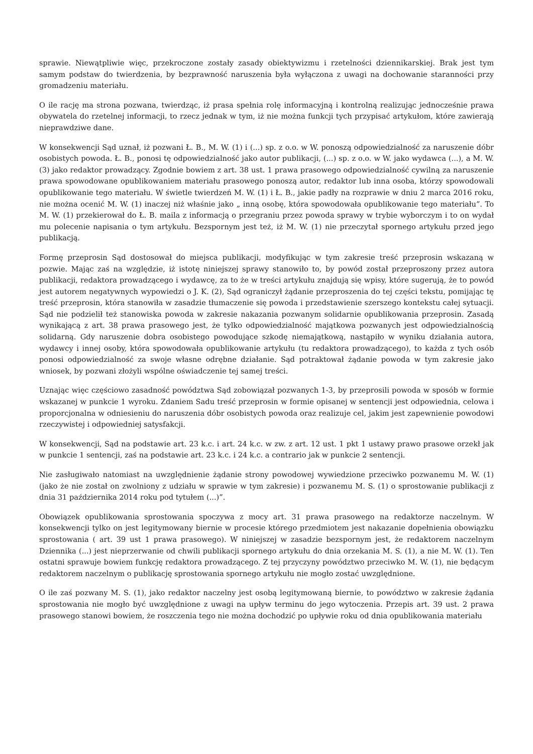sprawie. Niewątpliwie więc, przekroczone zostały zasady obiektywizmu i rzetelności dziennikarskiej. Brak jest tym samym podstaw do twierdzenia, by bezprawność naruszenia była wyłączona z uwagi na dochowanie staranności przy gromadzeniu materiału.
O ile rację ma strona pozwana, twierdząc, iż prasa spełnia rolę informacyjną i kontrolną realizując jednocześnie prawa obywatela do rzetelnej informacji, to rzecz jednak w tym, iż nie można funkcji tych przypisać artykułom, które zawierają nieprawdziwe dane.
W konsekwencji Sąd uznał, iż pozwani Ł. B., M. W. (1) i (...) sp. z o.o. w W. ponoszą odpowiedzialność za naruszenie dóbr osobistych powoda. Ł. B., ponosi tę odpowiedzialność jako autor publikacji, (...) sp. z o.o. w W. jako wydawca (...), a M. W. (3) jako redaktor prowadzący. Zgodnie bowiem z art. 38 ust. 1 prawa prasowego odpowiedzialność cywilną za naruszenie prawa spowodowane opublikowaniem materiału prasowego ponoszą autor, redaktor lub inna osoba, którzy spowodowali opublikowanie tego materiału. W świetle twierdzeń M. W. (1) i Ł. B., jakie padły na rozprawie w dniu 2 marca 2016 roku, nie można ocenić M. W. (1) inaczej niż właśnie jako „ inną osobę, która spowodowała opublikowanie tego materiału”. To M. W. (1) przekierował do Ł. B. maila z informacją o przegraniu przez powoda sprawy w trybie wyborczym i to on wydał mu polecenie napisania o tym artykułu. Bezspornym jest też, iż M. W. (1) nie przeczytał spornego artykułu przed jego publikacją.
Formę przeprosin Sąd dostosował do miejsca publikacji, modyfikując w tym zakresie treść przeprosin wskazaną w pozwie. Mając zaś na względzie, iż istotę niniejszej sprawy stanowiło to, by powód został przeproszony przez autora publikacji, redaktora prowadzącego i wydawcę, za to że w treści artykułu znajdują się wpisy, które sugerują, że to powód jest autorem negatywnych wypowiedzi o J. K. (2), Sąd ograniczył żądanie przeproszenia do tej części tekstu, pomijając tę treść przeprosin, która stanowiła w zasadzie tłumaczenie się powoda i przedstawienie szerszego kontekstu całej sytuacji. Sąd nie podzielił też stanowiska powoda w zakresie nakazania pozwanym solidarnie opublikowania przeprosin. Zasadą wynikającą z art. 38 prawa prasowego jest, że tylko odpowiedzialność majątkowa pozwanych jest odpowiedzialnością solidarną. Gdy naruszenie dobra osobistego powodujące szkodę niemajątkową, nastąpiło w wyniku działania autora, wydawcy i innej osoby, która spowodowała opublikowanie artykułu (tu redaktora prowadzącego), to każda z tych osób ponosi odpowiedzialność za swoje własne odrębne działanie. Sąd potraktował żądanie powoda w tym zakresie jako wniosek, by pozwani złożyli wspólne oświadczenie tej samej treści.
Uznając więc częściowo zasadność powództwa Sąd zobowiązał pozwanych 1-3, by przeprosili powoda w sposób w formie wskazanej w punkcie 1 wyroku. Zdaniem Sadu treść przeprosin w formie opisanej w sentencji jest odpowiednia, celowa i proporcjonalna w odniesieniu do naruszenia dóbr osobistych powoda oraz realizuje cel, jakim jest zapewnienie powodowi rzeczywistej i odpowiedniej satysfakcji.
W konsekwencji, Sąd na podstawie art. 23 k.c. i art. 24 k.c. w zw. z art. 12 ust. 1 pkt 1 ustawy prawo prasowe orzekł jak w punkcie 1 sentencji, zaś na podstawie art. 23 k.c. i 24 k.c. a contrario jak w punkcie 2 sentencji.
Nie zasługiwało natomiast na uwzględnienie żądanie strony powodowej wywiedzione przeciwko pozwanemu M. W. (1) (jako że nie został on zwolniony z udziału w sprawie w tym zakresie) i pozwanemu M. S. (1) o sprostowanie publikacji z dnia 31 października 2014 roku pod tytułem (...)”.
Obowiązek opublikowania sprostowania spoczywa z mocy art. 31 prawa prasowego na redaktorze naczelnym. W konsekwencji tylko on jest legitymowany biernie w procesie którego przedmiotem jest nakazanie dopełnienia obowiązku sprostowania ( art. 39 ust 1 prawa prasowego). W niniejszej w zasadzie bezspornym jest, że redaktorem naczelnym Dziennika (...) jest nieprzerwanie od chwili publikacji spornego artykułu do dnia orzekania M. S. (1), a nie M. W. (1). Ten ostatni sprawuje bowiem funkcję redaktora prowadzącego. Z tej przyczyny powództwo przeciwko M. W. (1), nie będącym redaktorem naczelnym o publikację sprostowania spornego artykułu nie mogło zostać uwzględnione.
O ile zaś pozwany M. S. (1), jako redaktor naczelny jest osobą legitymowaną biernie, to powództwo w zakresie żądania sprostowania nie mogło być uwzględnione z uwagi na upływ terminu do jego wytoczenia. Przepis art. 39 ust. 2 prawa prasowego stanowi bowiem, że roszczenia tego nie można dochodzić po upływie roku od dnia opublikowania materiału